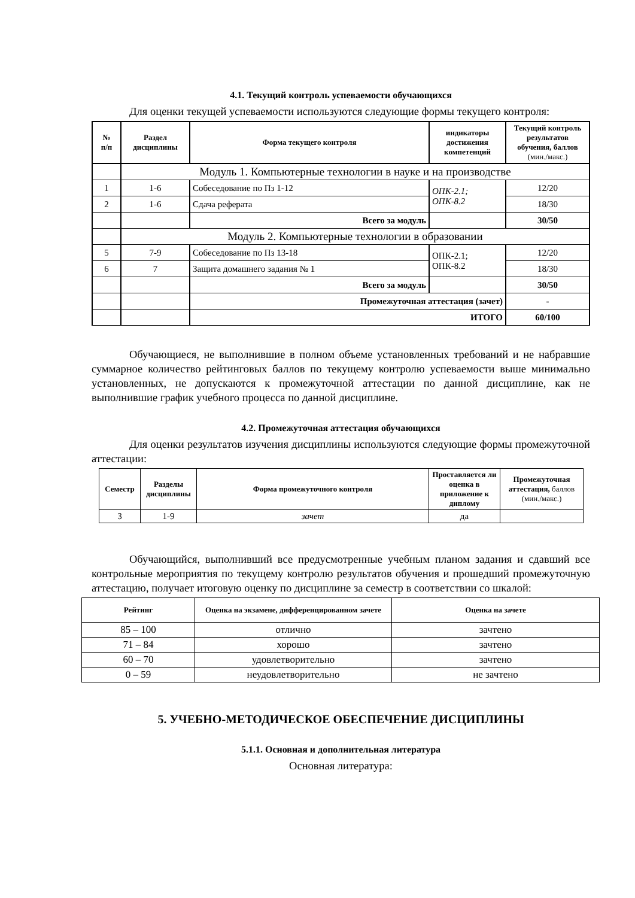4.1. Текущий контроль успеваемости обучающихся
Для оценки текущей успеваемости используются следующие формы текущего контроля:
| № п/п | Раздел дисциплины | Форма текущего контроля | индикаторы достижения компетенций | Текущий контроль результатов обучения, баллов (мин./макс.) |
| --- | --- | --- | --- | --- |
| | Модуль 1. Компьютерные технологии в науке и на производстве | | | |
| 1 | 1-6 | Собеседование по Пз 1-12 | ОПК-2.1; ОПК-8.2 | 12/20 |
| 2 | 1-6 | Сдача реферата | | 18/30 |
| | | Всего за модуль | | 30/50 |
| | Модуль 2. Компьютерные технологии в образовании | | | |
| 5 | 7-9 | Собеседование по Пз 13-18 | ОПК-2.1; ОПК-8.2 | 12/20 |
| 6 | 7 | Защита домашнего задания № 1 | | 18/30 |
| | | Всего за модуль | | 30/50 |
| | | Промежуточная аттестация (зачет) | | - |
| | | ИТОГО | | 60/100 |
Обучающиеся, не выполнившие в полном объеме установленных требований и не набравшие суммарное количество рейтинговых баллов по текущему контролю успеваемости выше минимально установленных, не допускаются к промежуточной аттестации по данной дисциплине, как не выполнившие график учебного процесса по данной дисциплине.
4.2. Промежуточная аттестация обучающихся
Для оценки результатов изучения дисциплины используются следующие формы промежуточной аттестации:
| Семестр | Разделы дисциплины | Форма промежуточного контроля | Проставляется ли оценка в приложение к диплому | Промежуточная аттестация, баллов (мин./макс.) |
| --- | --- | --- | --- | --- |
| 3 | 1-9 | зачет | да | |
Обучающийся, выполнивший все предусмотренные учебным планом задания и сдавший все контрольные мероприятия по текущему контролю результатов обучения и прошедший промежуточную аттестацию, получает итоговую оценку по дисциплине за семестр в соответствии со шкалой:
| Рейтинг | Оценка на экзамене, дифференцированном зачете | Оценка на зачете |
| --- | --- | --- |
| 85 – 100 | отлично | зачтено |
| 71 – 84 | хорошо | зачтено |
| 60 – 70 | удовлетворительно | зачтено |
| 0 – 59 | неудовлетворительно | не зачтено |
5. УЧЕБНО-МЕТОДИЧЕСКОЕ ОБЕСПЕЧЕНИЕ ДИСЦИПЛИНЫ
5.1.1. Основная и дополнительная литература
Основная литература: